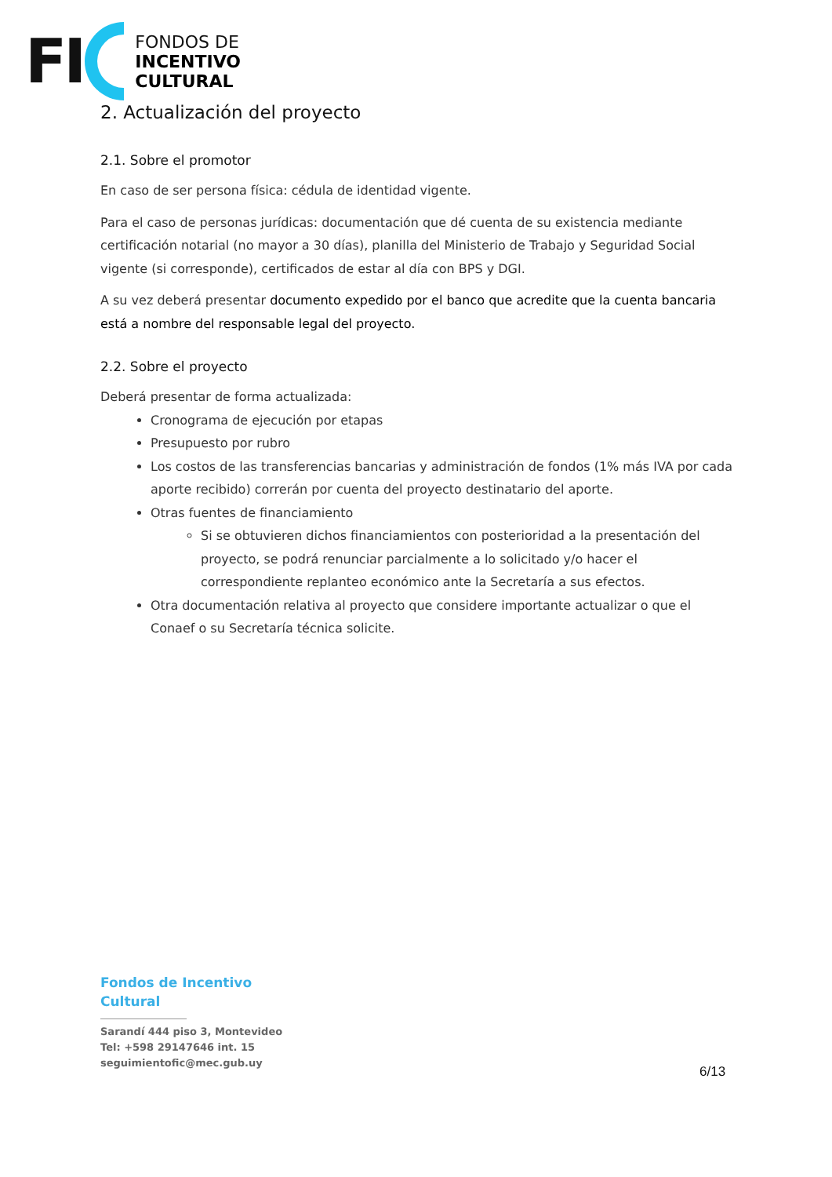FI
FONDOS DE
INCENTIVO
CULTURAL
2. Actualización del proyecto
2.1. Sobre el promotor
En caso de ser persona física: cédula de identidad vigente.
Para el caso de personas jurídicas: documentación que dé cuenta de su existencia mediante certificación notarial (no mayor a 30 días), planilla del Ministerio de Trabajo y Seguridad Social vigente (si corresponde), certificados de estar al día con BPS y DGI.
A su vez deberá presentar documento expedido por el banco que acredite que la cuenta bancaria está a nombre del responsable legal del proyecto.
2.2. Sobre el proyecto
Deberá presentar de forma actualizada:
Cronograma de ejecución por etapas
Presupuesto por rubro
Los costos de las transferencias bancarias y administración de fondos (1% más IVA por cada aporte recibido) correrán por cuenta del proyecto destinatario del aporte.
Otras fuentes de financiamiento
Si se obtuvieren dichos financiamientos con posterioridad a la presentación del proyecto, se podrá renunciar parcialmente a lo solicitado y/o hacer el correspondiente replanteo económico ante la Secretaría a sus efectos.
Otra documentación relativa al proyecto que considere importante actualizar o que el Conaef o su Secretaría técnica solicite.
Fondos de Incentivo
Cultural
Sarandí 444 piso 3, Montevideo
Tel: +598 29147646 int. 15
seguimientofic@mec.gub.uy
6/13